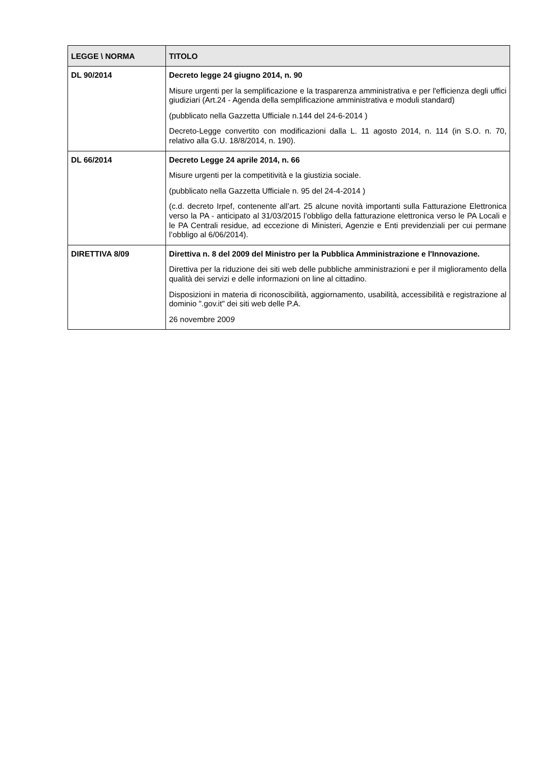| LEGGE \ NORMA | TITOLO |
| --- | --- |
| DL 90/2014 | Decreto legge 24 giugno 2014, n. 90 Misure urgenti per la semplificazione e la trasparenza amministrativa e per l'efficienza degli uffici giudiziari (Art.24 - Agenda della semplificazione amministrativa e moduli standard) (pubblicato nella Gazzetta Ufficiale n.144 del 24-6-2014 ) Decreto-Legge convertito con modificazioni dalla L. 11 agosto 2014, n. 114 (in S.O. n. 70, relativo alla G.U. 18/8/2014, n. 190). |
| DL 66/2014 | Decreto Legge 24 aprile 2014, n. 66 Misure urgenti per la competitività e la giustizia sociale. (pubblicato nella Gazzetta Ufficiale n. 95 del 24-4-2014 ) (c.d. decreto Irpef, contenente all’art. 25 alcune novità importanti sulla Fatturazione Elettronica verso la PA - anticipato al 31/03/2015 l’obbligo della fatturazione elettronica verso le PA Locali e le PA Centrali residue, ad eccezione di Ministeri, Agenzie e Enti previdenziali per cui permane l’obbligo al 6/06/2014). |
| DIRETTIVA 8/09 | Direttiva n. 8 del 2009 del Ministro per la Pubblica Amministrazione e l'Innovazione. Direttiva per la riduzione dei siti web delle pubbliche amministrazioni e per il miglioramento della qualità dei servizi e delle informazioni on line al cittadino. Disposizioni in materia di riconoscibilità, aggiornamento, usabilità, accessibilità e registrazione al dominio ".gov.it" dei siti web delle P.A. 26 novembre 200 9 |